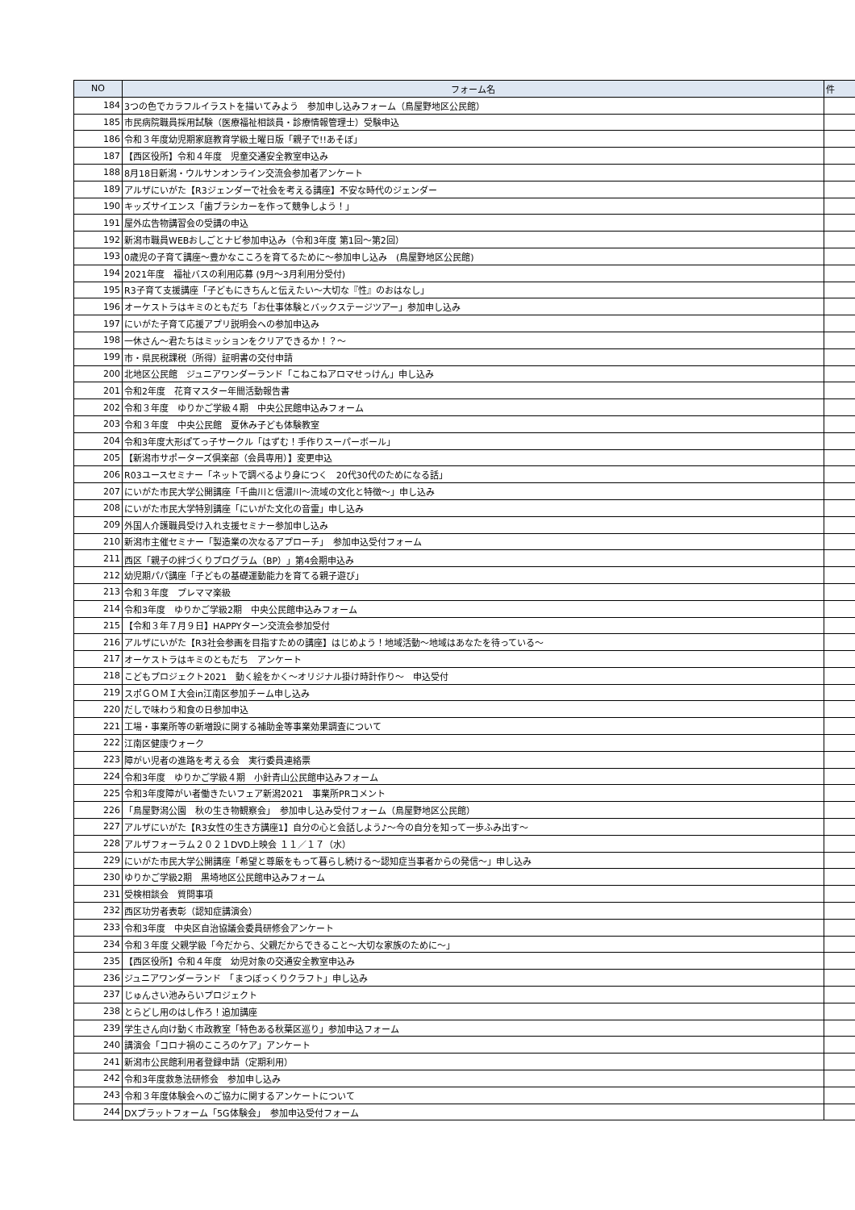| NO | フォーム名 | 件 |
| --- | --- | --- |
| 184 | 3つの色でカラフルイラストを描いてみよう 参加申し込みフォーム（鳥屋野地区公民館） | |
| 185 | 市民病院職員採用試験（医療福祉相談員・診療情報管理士）受験申込 | |
| 186 | 令和３年度幼児期家庭教育学級土曜日版「親子で!!あそぼ」 | |
| 187 | 【西区役所】令和４年度 児童交通安全教室申込み | |
| 188 | 8月18日新潟・ウルサンオンライン交流会参加者アンケート | |
| 189 | アルザにいがた【R3ジェンダーで社会を考える講座】不安な時代のジェンダー | |
| 190 | キッズサイエンス「歯ブラシカーを作って競争しよう！」 | |
| 191 | 屋外広告物講習会の受講の申込 | |
| 192 | 新潟市職員WEBおしごとナビ参加申込み（令和3年度 第1回～第2回） | |
| 193 | 0歳児の子育て講座～豊かなこころを育てるために～参加申し込み (鳥屋野地区公民館) | |
| 194 | 2021年度 福祉バスの利用応募 (9月～3月利用分受付) | |
| 195 | R3子育て支援講座「子どもにきちんと伝えたい～大切な『性』のおはなし」 | |
| 196 | オーケストラはキミのともだち「お仕事体験とバックステージツアー」参加申し込み | |
| 197 | にいがた子育て応援アプリ説明会への参加申込み | |
| 198 | 一休さん～君たちはミッションをクリアできるか！？～ | |
| 199 | 市・県民税課税（所得）証明書の交付申請 | |
| 200 | 北地区公民館 ジュニアワンダーランド「こねこねアロマせっけん」申し込み | |
| 201 | 令和2年度 花育マスター年間活動報告書 | |
| 202 | 令和３年度 ゆりかご学級４期 中央公民館申込みフォーム | |
| 203 | 令和３年度 中央公民館 夏休み子ども体験教室 | |
| 204 | 令和3年度大形ぽてっ子サークル「はずむ！手作りスーパーボール」 | |
| 205 | 【新潟市サポーターズ倶楽部（会員専用）】変更申込 | |
| 206 | R03ユースセミナー「ネットで調べるより身につく 20代30代のためになる話」 | |
| 207 | にいがた市民大学公開講座「千曲川と信濃川～流域の文化と特徴～」申し込み | |
| 208 | にいがた市民大学特別講座「にいがた文化の音霊」申し込み | |
| 209 | 外国人介護職員受け入れ支援セミナー参加申し込み | |
| 210 | 新潟市主催セミナー「製造業の次なるアプローチ」 参加申込受付フォーム | |
| 211 | 西区「親子の絆づくりプログラム（BP）」第4会期申込み | |
| 212 | 幼児期パパ講座「子どもの基礎運動能力を育てる親子遊び」 | |
| 213 | 令和３年度 プレママ楽級 | |
| 214 | 令和3年度 ゆりかご学級2期 中央公民館申込みフォーム | |
| 215 | 【令和３年７月９日】HAPPYターン交流会参加受付 | |
| 216 | アルザにいがた【R3社会参画を目指すための講座】はじめよう！地域活動～地域はあなたを待っている～ | |
| 217 | オーケストラはキミのともだち アンケート | |
| 218 | こどもプロジェクト2021 動く絵をかく～オリジナル掛け時計作り～ 申込受付 | |
| 219 | スポＧＯＭＩ大会in江南区参加チーム申し込み | |
| 220 | だしで味わう和食の日参加申込 | |
| 221 | 工場・事業所等の新増設に関する補助金等事業効果調査について | |
| 222 | 江南区健康ウォーク | |
| 223 | 障がい児者の進路を考える会 実行委員連絡票 | |
| 224 | 令和3年度 ゆりかご学級４期 小針青山公民館申込みフォーム | |
| 225 | 令和3年度障がい者働きたいフェア新潟2021 事業所PRコメント | |
| 226 | 「鳥屋野潟公園 秋の生き物観察会」 参加申し込み受付フォーム（鳥屋野地区公民館） | |
| 227 | アルザにいがた【R3女性の生き方講座1】自分の心と会話しよう♪～今の自分を知って一歩ふみ出す～ | |
| 228 | アルザフォーラム２０２１DVD上映会 １１／１７（水） | |
| 229 | にいがた市民大学公開講座「希望と尊厳をもって暮らし続ける～認知症当事者からの発信～」申し込み | |
| 230 | ゆりかご学級2期 黒埼地区公民館申込みフォーム | |
| 231 | 受検相談会 質問事項 | |
| 232 | 西区功労者表彰（認知症講演会） | |
| 233 | 令和3年度 中央区自治協議会委員研修会アンケート | |
| 234 | 令和３年度 父親学級「今だから、父親だからできること～大切な家族のために～」 | |
| 235 | 【西区役所】令和４年度 幼児対象の交通安全教室申込み | |
| 236 | ジュニアワンダーランド 「まつぼっくりクラフト」申し込み | |
| 237 | じゅんさい池みらいプロジェクト | |
| 238 | とらどし用のはし作ろ！追加講座 | |
| 239 | 学生さん向け動く市政教室「特色ある秋葉区巡り」参加申込フォーム | |
| 240 | 講演会「コロナ禍のこころのケア」アンケート | |
| 241 | 新潟市公民館利用者登録申請（定期利用） | |
| 242 | 令和3年度救急法研修会 参加申し込み | |
| 243 | 令和３年度体験会へのご協力に関するアンケートについて | |
| 244 | DXプラットフォーム「5G体験会」 参加申込受付フォーム | |